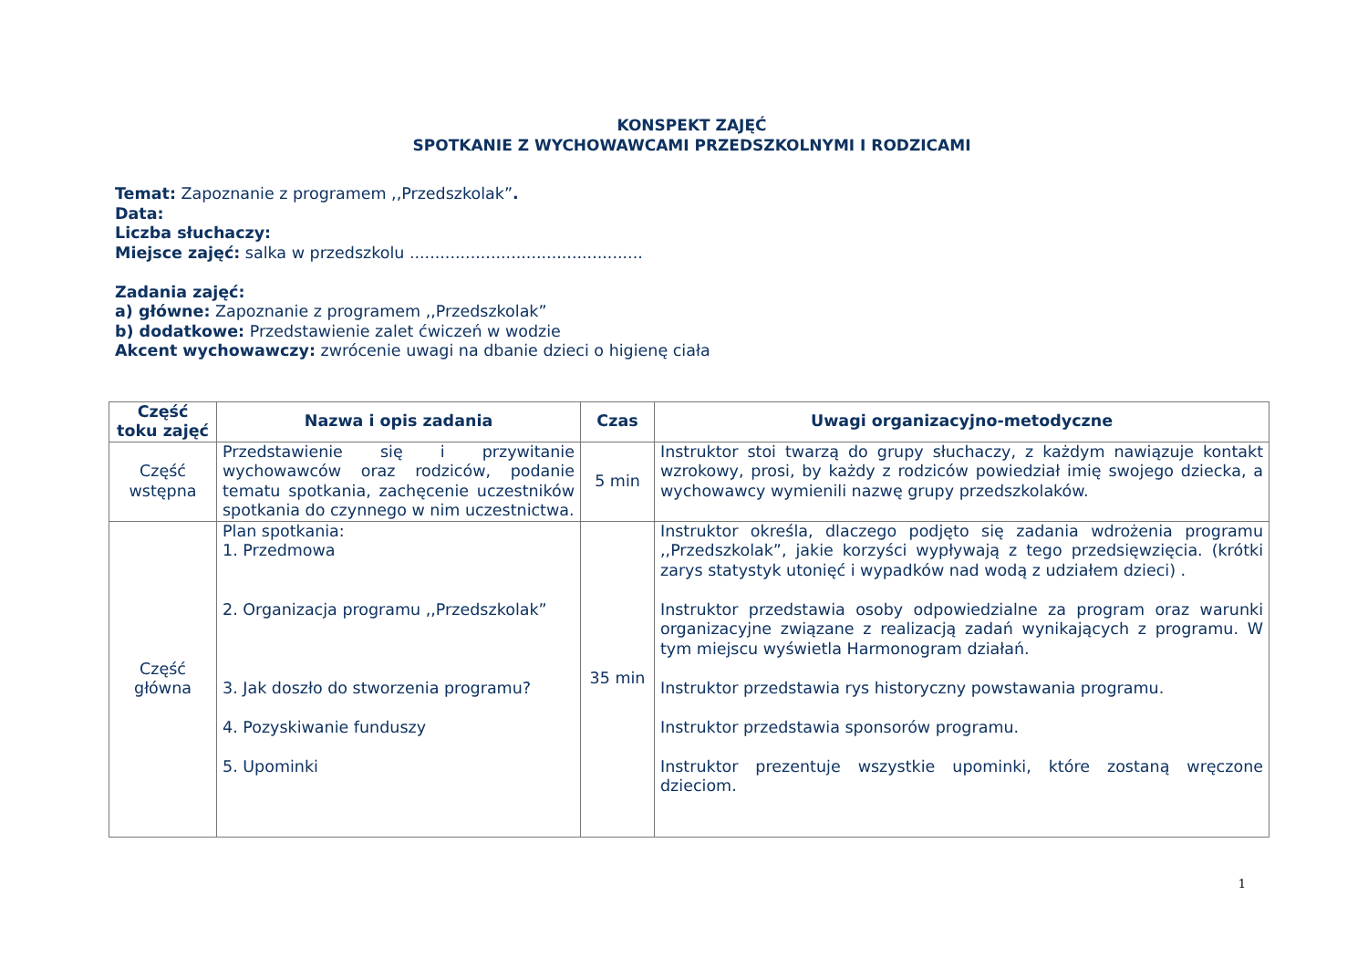KONSPEKT ZAJĘĆ
SPOTKANIE Z WYCHOWAWCAMI PRZEDSZKOLNYMI I RODZICAMI
Temat: Zapoznanie z programem ,,Przedszkolak”.
Data:
Liczba słuchaczy:
Miejsce zajęć: salka w przedszkolu ..............................................
Zadania zajęć:
a) główne: Zapoznanie z programem ,,Przedszkolak”
b) dodatkowe: Przedstawienie zalet ćwiczeń w wodzie
Akcent wychowawczy: zwrócenie uwagi na dbanie dzieci o higienę ciała
| Część toku zajęć | Nazwa i opis zadania | Czas | Uwagi organizacyjno-metodyczne |
| --- | --- | --- | --- |
| Część wstępna | Przedstawienie się i przywitanie wychowawców oraz rodziców, podanie tematu spotkania, zachęcenie uczestników spotkania do czynnego w nim uczestnictwa. | 5 min | Instruktor stoi twarzą do grupy słuchaczy, z każdym nawiązuje kontakt wzrokowy, prosi, by każdy z rodziców powiedział imię swojego dziecka, a wychowawcy wymienili nazwę grupy przedszkolaków. |
| Część główna | Plan spotkania: 1. Przedmowa 2. Organizacja programu ,,Przedszkolak” 3. Jak doszło do stworzenia programu? 4. Pozyskiwanie funduszy 5. Upominki | 35 min | Instruktor określa, dlaczego podjęto się zadania wdrożenia programu ,,Przedszkolak”, jakie korzyści wypływają z tego przedsięwzięcia. (krótki zarys statystyk utonięć i wypadków nad wodą z udziałem dzieci) . Instruktor przedstawia osoby odpowiedzialne za program oraz warunki organizacyjne związane z realizacją zadań wynikających z programu. W tym miejscu wyświetla Harmonogram działań. Instruktor przedstawia rys historyczny powstawania programu. Instruktor przedstawia sponsorów programu. Instruktor prezentuje wszystkie upominki, które zostaną wręczone dzieciom. |
1